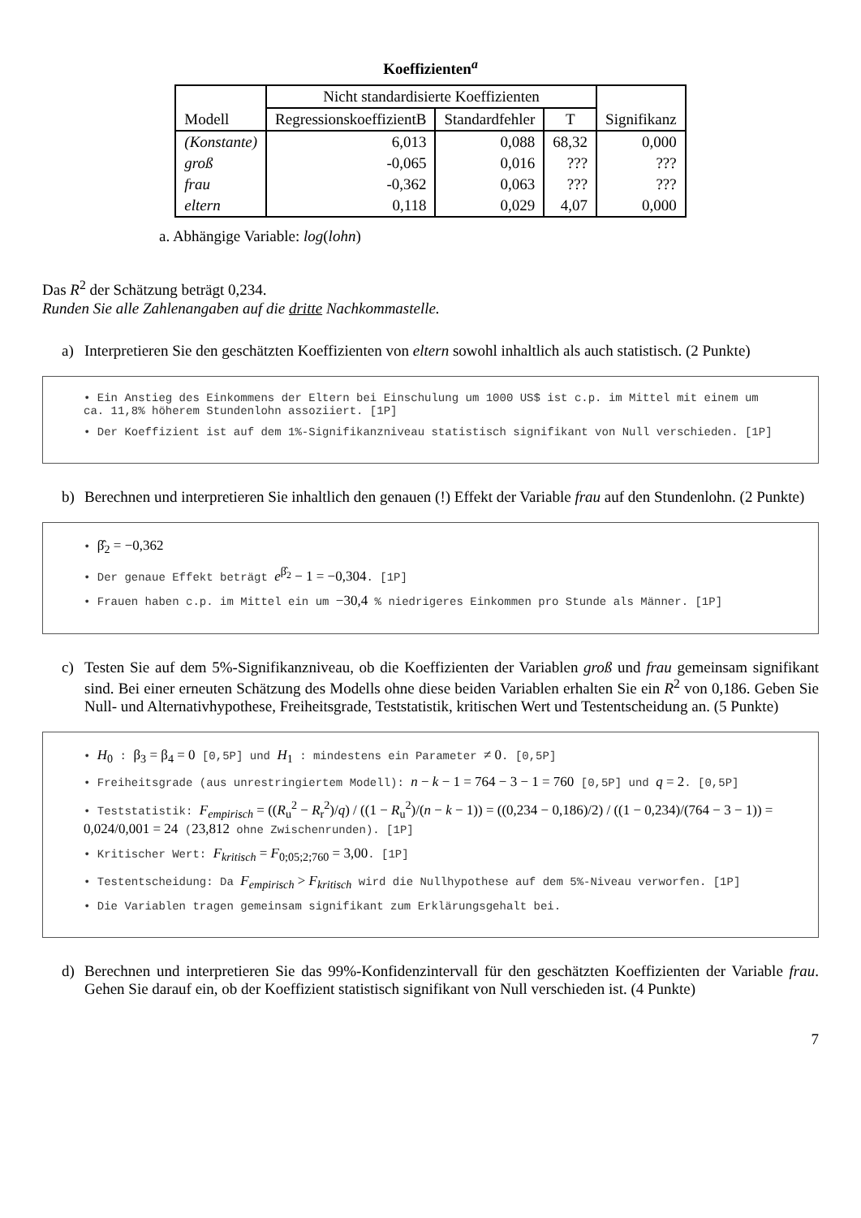Koeffizienten<sup>a</sup>
| Modell | Nicht standardisierte Koeffizienten | | | |
| --- | --- | --- | --- | --- |
| | RegressionskoeffizientB | Standardfehler | T | Signifikanz |
| (Konstante) | 6,013 | 0,088 | 68,32 | 0,000 |
| groß | -0,065 | 0,016 | ??? | ??? |
| frau | -0,362 | 0,063 | ??? | ??? |
| eltern | 0,118 | 0,029 | 4,07 | 0,000 |
a. Abhängige Variable: log(lohn)
Das R<sup>2</sup> der Schätzung beträgt 0,234.
Runden Sie alle Zahlenangaben auf die dritte Nachkommastelle.
a) Interpretieren Sie den geschätzten Koeffizienten von eltern sowohl inhaltlich als auch statistisch. (2 Punkte)
• Ein Anstieg des Einkommens der Eltern bei Einschulung um 1000 US$ ist c.p. im Mittel mit einem um ca. 11,8% höherem Stundenlohn assoziiert. [1P]
• Der Koeffizient ist auf dem 1%-Signifikanzniveau statistisch signifikant von Null verschieden. [1P]
b) Berechnen und interpretieren Sie inhaltlich den genauen (!) Effekt der Variable frau auf den Stundenlohn. (2 Punkte)
• β̂<sub>2</sub> = −0,362
• Der genaue Effekt beträgt e<sup>β̂<sub>2</sub></sup> − 1 = −0,304. [1P]
• Frauen haben c.p. im Mittel ein um −30,4 % niedrigeres Einkommen pro Stunde als Männer. [1P]
c) Testen Sie auf dem 5%-Signifikanzniveau, ob die Koeffizienten der Variablen groß und frau gemeinsam signifikant sind. Bei einer erneuten Schätzung des Modells ohne diese beiden Variablen erhalten Sie ein R<sup>2</sup> von 0,186. Geben Sie Null- und Alternativhypothese, Freiheitsgrade, Teststatistik, kritischen Wert und Testentscheidung an. (5 Punkte)
• H<sub>0</sub> : β<sub>3</sub> = β<sub>4</sub> = 0 [0,5P] und H<sub>1</sub> : mindestens ein Parameter ≠ 0. [0,5P]
• Freiheitsgrade (aus unrestringiertem Modell): n − k − 1 = 764 − 3 − 1 = 760 [0,5P] und q = 2. [0,5P]
• Teststatistik: F<sub>empirisch</sub> = ((R<sub>u</sub><sup>2</sup> − R<sub>r</sub><sup>2</sup>)/q) / ((1 − R<sub>u</sub><sup>2</sup>)/(n − k − 1)) = ((0,234 − 0,186)/2) / ((1 − 0,234)/(764 − 3 − 1)) = 0,024/0,001 = 24 (23,812 ohne Zwischenrunden). [1P]
• Kritischer Wert: F<sub>kritisch</sub> = F<sub>0;05;2;760</sub> = 3,00. [1P]
• Testentscheidung: Da F<sub>empirisch</sub> > F<sub>kritisch</sub> wird die Nullhypothese auf dem 5%-Niveau verworfen. [1P]
• Die Variablen tragen gemeinsam signifikant zum Erklärungsgehalt bei.
d) Berechnen und interpretieren Sie das 99%-Konfidenzintervall für den geschätzten Koeffizienten der Variable frau. Gehen Sie darauf ein, ob der Koeffizient statistisch signifikant von Null verschieden ist. (4 Punkte)
7